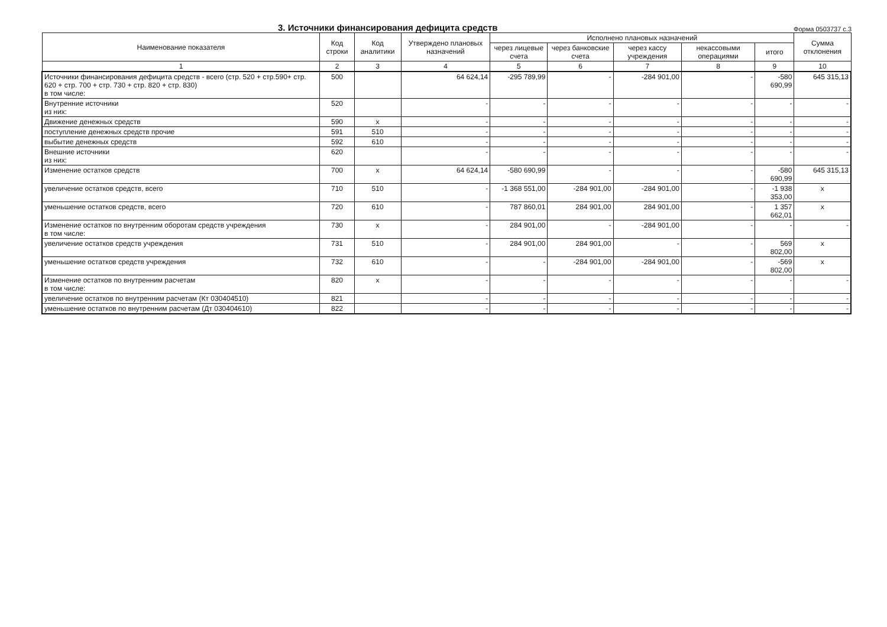3. Источники финансирования дефицита средств
Форма 0503737 с.3
| Наименование показателя | Код строки | Код аналитики | Утверждено плановых назначений | Исполнено плановых назначений | | | | | Сумма отклонения |
| --- | --- | --- | --- | --- | --- | --- | --- | --- | --- |
| | | | | через лицевые счета | через банковские счета | через кассу учреждения | некассовыми операциями | итого | |
| 1 | 2 | 3 | 4 | 5 | 6 | 7 | 8 | 9 | 10 |
| Источники финансирования дефицита средств - всего (стр. 520 + стр.590+ стр. 620 + стр. 700 + стр. 730 + стр. 820 + стр. 830) в том числе: | 500 | | 64 624,14 | -295 789,99 | - | -284 901,00 | - | -580 690,99 | 645 315,13 |
| Внутренние источники из них: | 520 | | - | - | - | - | - | - | - |
| Движение денежных средств | 590 | x | - | - | - | - | - | - | - |
| поступление денежных средств прочие | 591 | 510 | - | - | - | - | - | - | - |
| выбытие денежных средств | 592 | 610 | - | - | - | - | - | - | - |
| Внешние источники из них: | 620 | | - | - | - | - | - | - | - |
| Изменение остатков средств | 700 | x | 64 624,14 | -580 690,99 | - | - | - | -580 690,99 | 645 315,13 |
| увеличение остатков средств, всего | 710 | 510 | - | -1 368 551,00 | -284 901,00 | -284 901,00 | - | -1 938 353,00 | x |
| уменьшение остатков средств, всего | 720 | 610 | - | 787 860,01 | 284 901,00 | 284 901,00 | - | 1 357 662,01 | x |
| Изменение остатков по внутренним оборотам средств учреждения в том числе: | 730 | x | - | 284 901,00 | - | -284 901,00 | - | - | - |
| увеличение остатков средств учреждения | 731 | 510 | - | 284 901,00 | 284 901,00 | - | - | 569 802,00 | x |
| уменьшение остатков средств учреждения | 732 | 610 | - | - | -284 901,00 | -284 901,00 | - | -569 802,00 | x |
| Изменение остатков по внутренним расчетам в том числе: | 820 | x | - | - | - | - | - | - | - |
| увеличение остатков по внутренним расчетам (Кт 030404510) | 821 | | - | - | - | - | - | - | - |
| уменьшение остатков по внутренним расчетам (Дт 030404610) | 822 | | - | - | - | - | - | - | - |